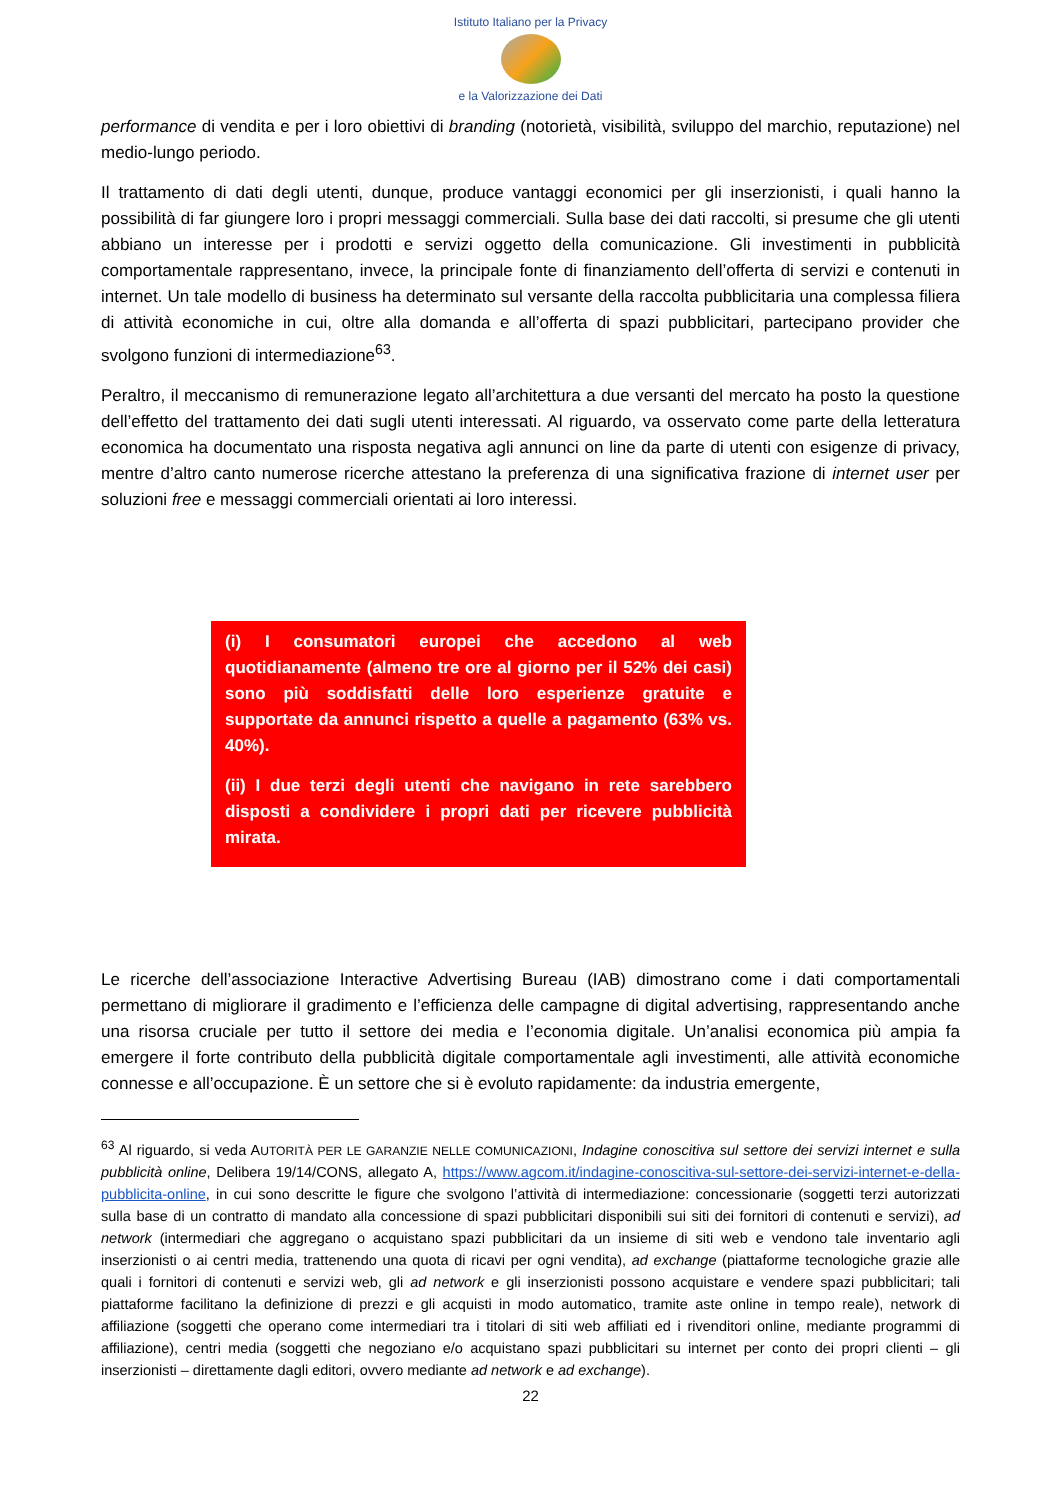Istituto Italiano per la Privacy
e la Valorizzazione dei Dati
performance di vendita e per i loro obiettivi di branding (notorietà, visibilità, sviluppo del marchio, reputazione) nel medio-lungo periodo.
Il trattamento di dati degli utenti, dunque, produce vantaggi economici per gli inserzionisti, i quali hanno la possibilità di far giungere loro i propri messaggi commerciali. Sulla base dei dati raccolti, si presume che gli utenti abbiano un interesse per i prodotti e servizi oggetto della comunicazione. Gli investimenti in pubblicità comportamentale rappresentano, invece, la principale fonte di finanziamento dell’offerta di servizi e contenuti in internet. Un tale modello di business ha determinato sul versante della raccolta pubblicitaria una complessa filiera di attività economiche in cui, oltre alla domanda e all’offerta di spazi pubblicitari, partecipano provider che svolgono funzioni di intermediazione<sup>63</sup>.
Peraltro, il meccanismo di remunerazione legato all’architettura a due versanti del mercato ha posto la questione dell’effetto del trattamento dei dati sugli utenti interessati. Al riguardo, va osservato come parte della letteratura economica ha documentato una risposta negativa agli annunci on line da parte di utenti con esigenze di privacy, mentre d’altro canto numerose ricerche attestano la preferenza di una significativa frazione di internet user per soluzioni free e messaggi commerciali orientati ai loro interessi.
(i) I consumatori europei che accedono al web quotidianamente (almeno tre ore al giorno per il 52% dei casi) sono più soddisfatti delle loro esperienze gratuite e supportate da annunci rispetto a quelle a pagamento (63% vs. 40%).
(ii) I due terzi degli utenti che navigano in rete sarebbero disposti a condividere i propri dati per ricevere pubblicità mirata.
Le ricerche dell’associazione Interactive Advertising Bureau (IAB) dimostrano come i dati comportamentali permettano di migliorare il gradimento e l’efficienza delle campagne di digital advertising, rappresentando anche una risorsa cruciale per tutto il settore dei media e l’economia digitale. Un’analisi economica più ampia fa emergere il forte contributo della pubblicità digitale comportamentale agli investimenti, alle attività economiche connesse e all’occupazione. È un settore che si è evoluto rapidamente: da industria emergente,
<sup>63</sup> Al riguardo, si veda AUTORITÀ PER LE GARANZIE NELLE COMUNICAZIONI, Indagine conoscitiva sul settore dei servizi internet e sulla pubblicità online, Delibera 19/14/CONS, allegato A, https://www.agcom.it/indagine-conoscitiva-sul-settore-dei-servizi-internet-e-della-pubblicita-online, in cui sono descritte le figure che svolgono l’attività di intermediazione: concessionarie (soggetti terzi autorizzati sulla base di un contratto di mandato alla concessione di spazi pubblicitari disponibili sui siti dei fornitori di contenuti e servizi), ad network (intermediari che aggregano o acquistano spazi pubblicitari da un insieme di siti web e vendono tale inventario agli inserzionisti o ai centri media, trattenendo una quota di ricavi per ogni vendita), ad exchange (piattaforme tecnologiche grazie alle quali i fornitori di contenuti e servizi web, gli ad network e gli inserzionisti possono acquistare e vendere spazi pubblicitari; tali piattaforme facilitano la definizione di prezzi e gli acquisti in modo automatico, tramite aste online in tempo reale), network di affiliazione (soggetti che operano come intermediari tra i titolari di siti web affiliati ed i rivenditori online, mediante programmi di affiliazione), centri media (soggetti che negoziano e/o acquistano spazi pubblicitari su internet per conto dei propri clienti – gli inserzionisti – direttamente dagli editori, ovvero mediante ad network e ad exchange).
22